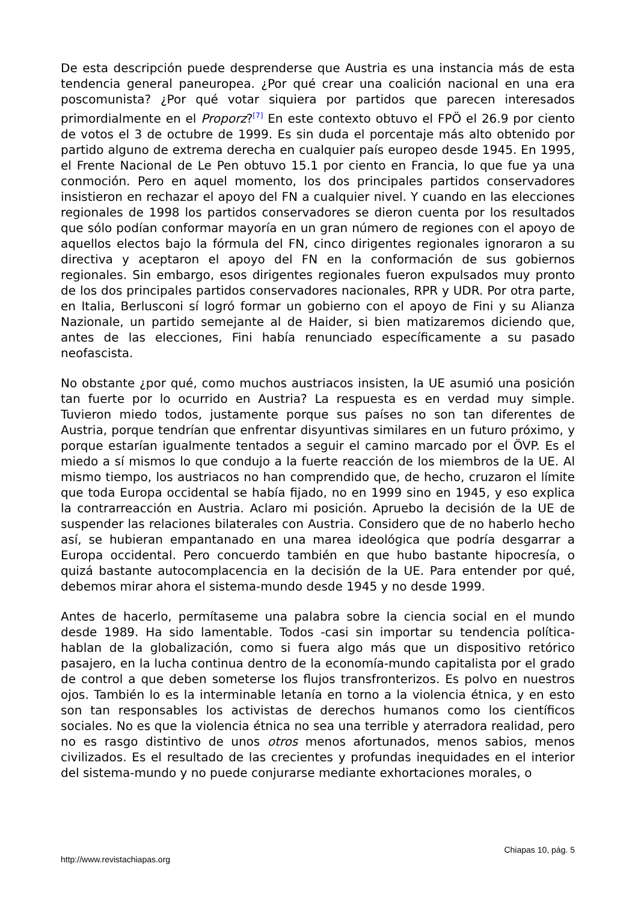De esta descripción puede desprenderse que Austria es una instancia más de esta tendencia general paneuropea. ¿Por qué crear una coalición nacional en una era poscomunista? ¿Por qué votar siquiera por partidos que parecen interesados primordialmente en el Proporz?<sup>[7]</sup> En este contexto obtuvo el FPÖ el 26.9 por ciento de votos el 3 de octubre de 1999. Es sin duda el porcentaje más alto obtenido por partido alguno de extrema derecha en cualquier país europeo desde 1945. En 1995, el Frente Nacional de Le Pen obtuvo 15.1 por ciento en Francia, lo que fue ya una conmoción. Pero en aquel momento, los dos principales partidos conservadores insistieron en rechazar el apoyo del FN a cualquier nivel. Y cuando en las elecciones regionales de 1998 los partidos conservadores se dieron cuenta por los resultados que sólo podían conformar mayoría en un gran número de regiones con el apoyo de aquellos electos bajo la fórmula del FN, cinco dirigentes regionales ignoraron a su directiva y aceptaron el apoyo del FN en la conformación de sus gobiernos regionales. Sin embargo, esos dirigentes regionales fueron expulsados muy pronto de los dos principales partidos conservadores nacionales, RPR y UDR. Por otra parte, en Italia, Berlusconi sí logró formar un gobierno con el apoyo de Fini y su Alianza Nazionale, un partido semejante al de Haider, si bien matizaremos diciendo que, antes de las elecciones, Fini había renunciado específicamente a su pasado neofascista.
No obstante ¿por qué, como muchos austriacos insisten, la UE asumió una posición tan fuerte por lo ocurrido en Austria? La respuesta es en verdad muy simple. Tuvieron miedo todos, justamente porque sus países no son tan diferentes de Austria, porque tendrían que enfrentar disyuntivas similares en un futuro próximo, y porque estarían igualmente tentados a seguir el camino marcado por el ÖVP. Es el miedo a sí mismos lo que condujo a la fuerte reacción de los miembros de la UE. Al mismo tiempo, los austriacos no han comprendido que, de hecho, cruzaron el límite que toda Europa occidental se había fijado, no en 1999 sino en 1945, y eso explica la contrarreacción en Austria. Aclaro mi posición. Apruebo la decisión de la UE de suspender las relaciones bilaterales con Austria. Considero que de no haberlo hecho así, se hubieran empantanado en una marea ideológica que podría desgarrar a Europa occidental. Pero concuerdo también en que hubo bastante hipocresía, o quizá bastante autocomplacencia en la decisión de la UE. Para entender por qué, debemos mirar ahora el sistema-mundo desde 1945 y no desde 1999.
Antes de hacerlo, permítaseme una palabra sobre la ciencia social en el mundo desde 1989. Ha sido lamentable. Todos -casi sin importar su tendencia política- hablan de la globalización, como si fuera algo más que un dispositivo retórico pasajero, en la lucha continua dentro de la economía-mundo capitalista por el grado de control a que deben someterse los flujos transfronterizos. Es polvo en nuestros ojos. También lo es la interminable letanía en torno a la violencia étnica, y en esto son tan responsables los activistas de derechos humanos como los científicos sociales. No es que la violencia étnica no sea una terrible y aterradora realidad, pero no es rasgo distintivo de unos otros menos afortunados, menos sabios, menos civilizados. Es el resultado de las crecientes y profundas inequidades en el interior del sistema-mundo y no puede conjurarse mediante exhortaciones morales, o
Chiapas 10, pág. 5
http://www.revistachiapas.org